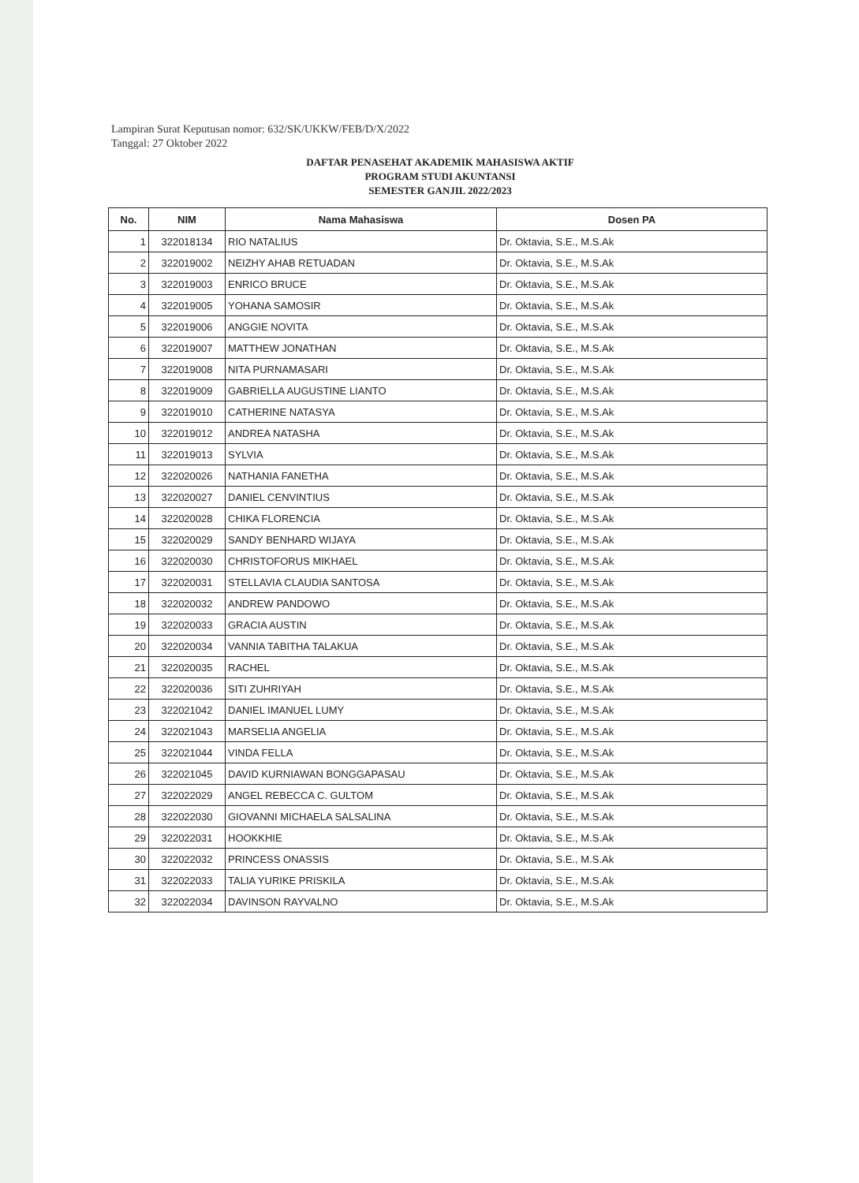Lampiran Surat Keputusan nomor: 632/SK/UKKW/FEB/D/X/2022
Tanggal: 27 Oktober 2022
DAFTAR PENASEHAT AKADEMIK MAHASISWA AKTIF
PROGRAM STUDI AKUNTANSI
SEMESTER GANJIL 2022/2023
| No. | NIM | Nama Mahasiswa | Dosen PA |
| --- | --- | --- | --- |
| 1 | 322018134 | RIO NATALIUS | Dr. Oktavia, S.E., M.S.Ak |
| 2 | 322019002 | NEIZHY AHAB RETUADAN | Dr. Oktavia, S.E., M.S.Ak |
| 3 | 322019003 | ENRICO BRUCE | Dr. Oktavia, S.E., M.S.Ak |
| 4 | 322019005 | YOHANA SAMOSIR | Dr. Oktavia, S.E., M.S.Ak |
| 5 | 322019006 | ANGGIE NOVITA | Dr. Oktavia, S.E., M.S.Ak |
| 6 | 322019007 | MATTHEW JONATHAN | Dr. Oktavia, S.E., M.S.Ak |
| 7 | 322019008 | NITA PURNAMASARI | Dr. Oktavia, S.E., M.S.Ak |
| 8 | 322019009 | GABRIELLA AUGUSTINE LIANTO | Dr. Oktavia, S.E., M.S.Ak |
| 9 | 322019010 | CATHERINE NATASYA | Dr. Oktavia, S.E., M.S.Ak |
| 10 | 322019012 | ANDREA NATASHA | Dr. Oktavia, S.E., M.S.Ak |
| 11 | 322019013 | SYLVIA | Dr. Oktavia, S.E., M.S.Ak |
| 12 | 322020026 | NATHANIA FANETHA | Dr. Oktavia, S.E., M.S.Ak |
| 13 | 322020027 | DANIEL CENVINTIUS | Dr. Oktavia, S.E., M.S.Ak |
| 14 | 322020028 | CHIKA FLORENCIA | Dr. Oktavia, S.E., M.S.Ak |
| 15 | 322020029 | SANDY BENHARD WIJAYA | Dr. Oktavia, S.E., M.S.Ak |
| 16 | 322020030 | CHRISTOFORUS MIKHAEL | Dr. Oktavia, S.E., M.S.Ak |
| 17 | 322020031 | STELLAVIA CLAUDIA SANTOSA | Dr. Oktavia, S.E., M.S.Ak |
| 18 | 322020032 | ANDREW PANDOWO | Dr. Oktavia, S.E., M.S.Ak |
| 19 | 322020033 | GRACIA AUSTIN | Dr. Oktavia, S.E., M.S.Ak |
| 20 | 322020034 | VANNIA TABITHA TALAKUA | Dr. Oktavia, S.E., M.S.Ak |
| 21 | 322020035 | RACHEL | Dr. Oktavia, S.E., M.S.Ak |
| 22 | 322020036 | SITI ZUHRIYAH | Dr. Oktavia, S.E., M.S.Ak |
| 23 | 322021042 | DANIEL IMANUEL LUMY | Dr. Oktavia, S.E., M.S.Ak |
| 24 | 322021043 | MARSELIA ANGELIA | Dr. Oktavia, S.E., M.S.Ak |
| 25 | 322021044 | VINDA FELLA | Dr. Oktavia, S.E., M.S.Ak |
| 26 | 322021045 | DAVID KURNIAWAN BONGGAPASAU | Dr. Oktavia, S.E., M.S.Ak |
| 27 | 322022029 | ANGEL REBECCA C. GULTOM | Dr. Oktavia, S.E., M.S.Ak |
| 28 | 322022030 | GIOVANNI MICHAELA SALSALINA | Dr. Oktavia, S.E., M.S.Ak |
| 29 | 322022031 | HOOKKHIE | Dr. Oktavia, S.E., M.S.Ak |
| 30 | 322022032 | PRINCESS ONASSIS | Dr. Oktavia, S.E., M.S.Ak |
| 31 | 322022033 | TALIA YURIKE PRISKILA | Dr. Oktavia, S.E., M.S.Ak |
| 32 | 322022034 | DAVINSON RAYVALNO | Dr. Oktavia, S.E., M.S.Ak |